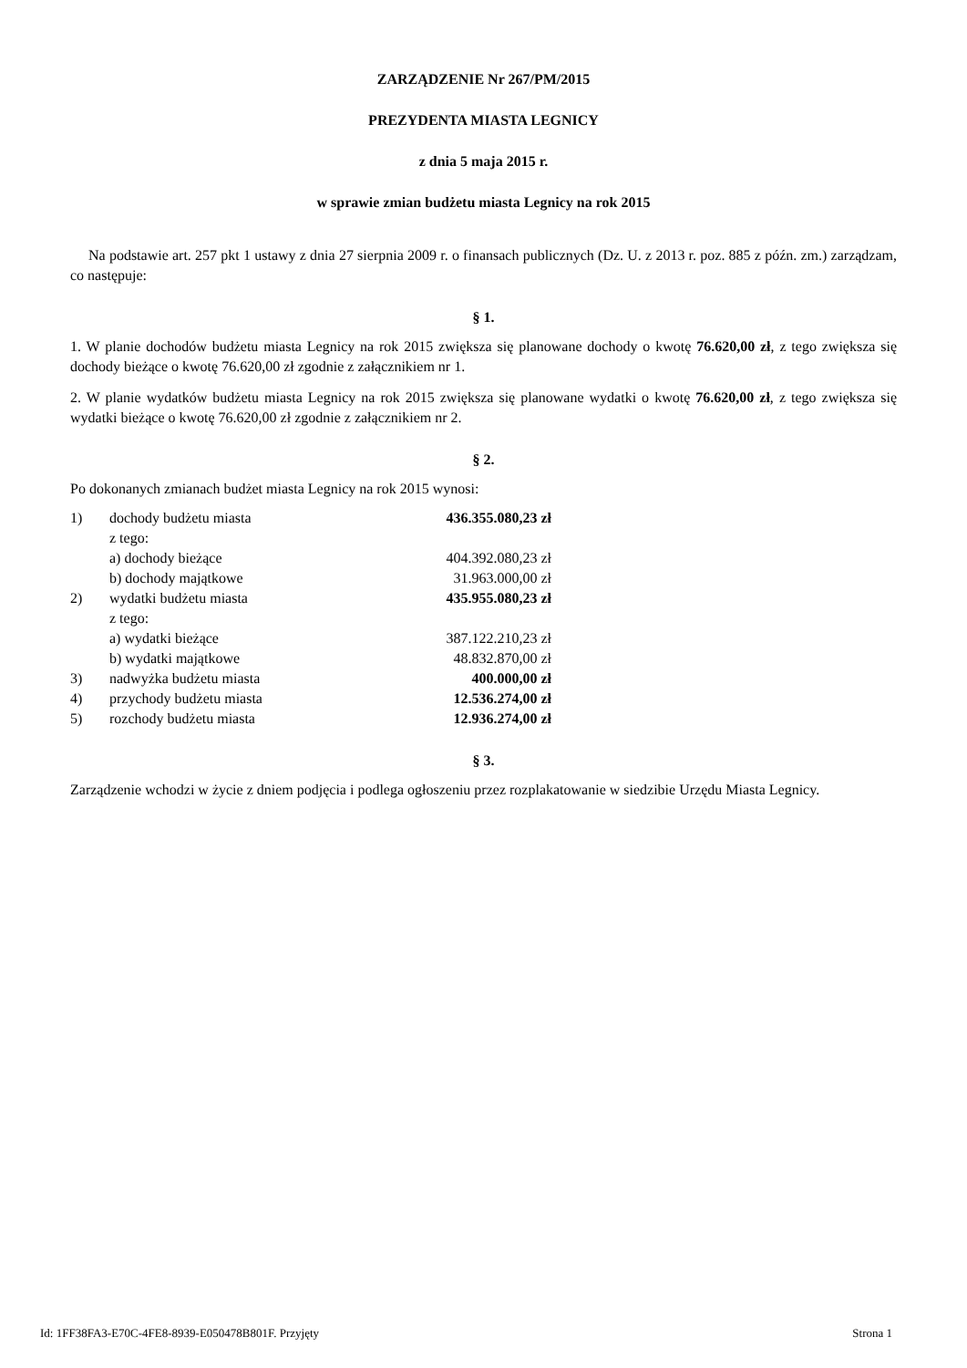ZARZĄDZENIE Nr 267/PM/2015
PREZYDENTA MIASTA LEGNICY
z dnia 5 maja 2015 r.
w sprawie zmian budżetu miasta Legnicy na rok 2015
Na podstawie art. 257 pkt 1 ustawy z dnia 27 sierpnia 2009 r. o finansach publicznych (Dz. U. z 2013 r. poz. 885 z późn. zm.) zarządzam, co następuje:
§ 1.
1. W planie dochodów budżetu miasta Legnicy na rok 2015 zwiększa się planowane dochody o kwotę 76.620,00 zł, z tego zwiększa się dochody bieżące o kwotę 76.620,00 zł zgodnie z załącznikiem nr 1.
2. W planie wydatków budżetu miasta Legnicy na rok 2015 zwiększa się planowane wydatki o kwotę 76.620,00 zł, z tego zwiększa się wydatki bieżące o kwotę 76.620,00 zł zgodnie z załącznikiem nr 2.
§ 2.
Po dokonanych zmianach budżet miasta Legnicy na rok 2015 wynosi:
| 1) | dochody budżetu miasta | 436.355.080,23 zł |
| | z tego: | |
| | a) dochody bieżące | 404.392.080,23 zł |
| | b) dochody majątkowe | 31.963.000,00 zł |
| 2) | wydatki budżetu miasta | 435.955.080,23 zł |
| | z tego: | |
| | a) wydatki bieżące | 387.122.210,23 zł |
| | b) wydatki majątkowe | 48.832.870,00 zł |
| 3) | nadwyżka budżetu miasta | 400.000,00 zł |
| 4) | przychody budżetu miasta | 12.536.274,00 zł |
| 5) | rozchody budżetu miasta | 12.936.274,00 zł |
§ 3.
Zarządzenie wchodzi w życie z dniem podjęcia i podlega ogłoszeniu przez rozplakatowanie w siedzibie Urzędu Miasta Legnicy.
Id: 1FF38FA3-E70C-4FE8-8939-E050478B801F. Przyjęty Strona 1